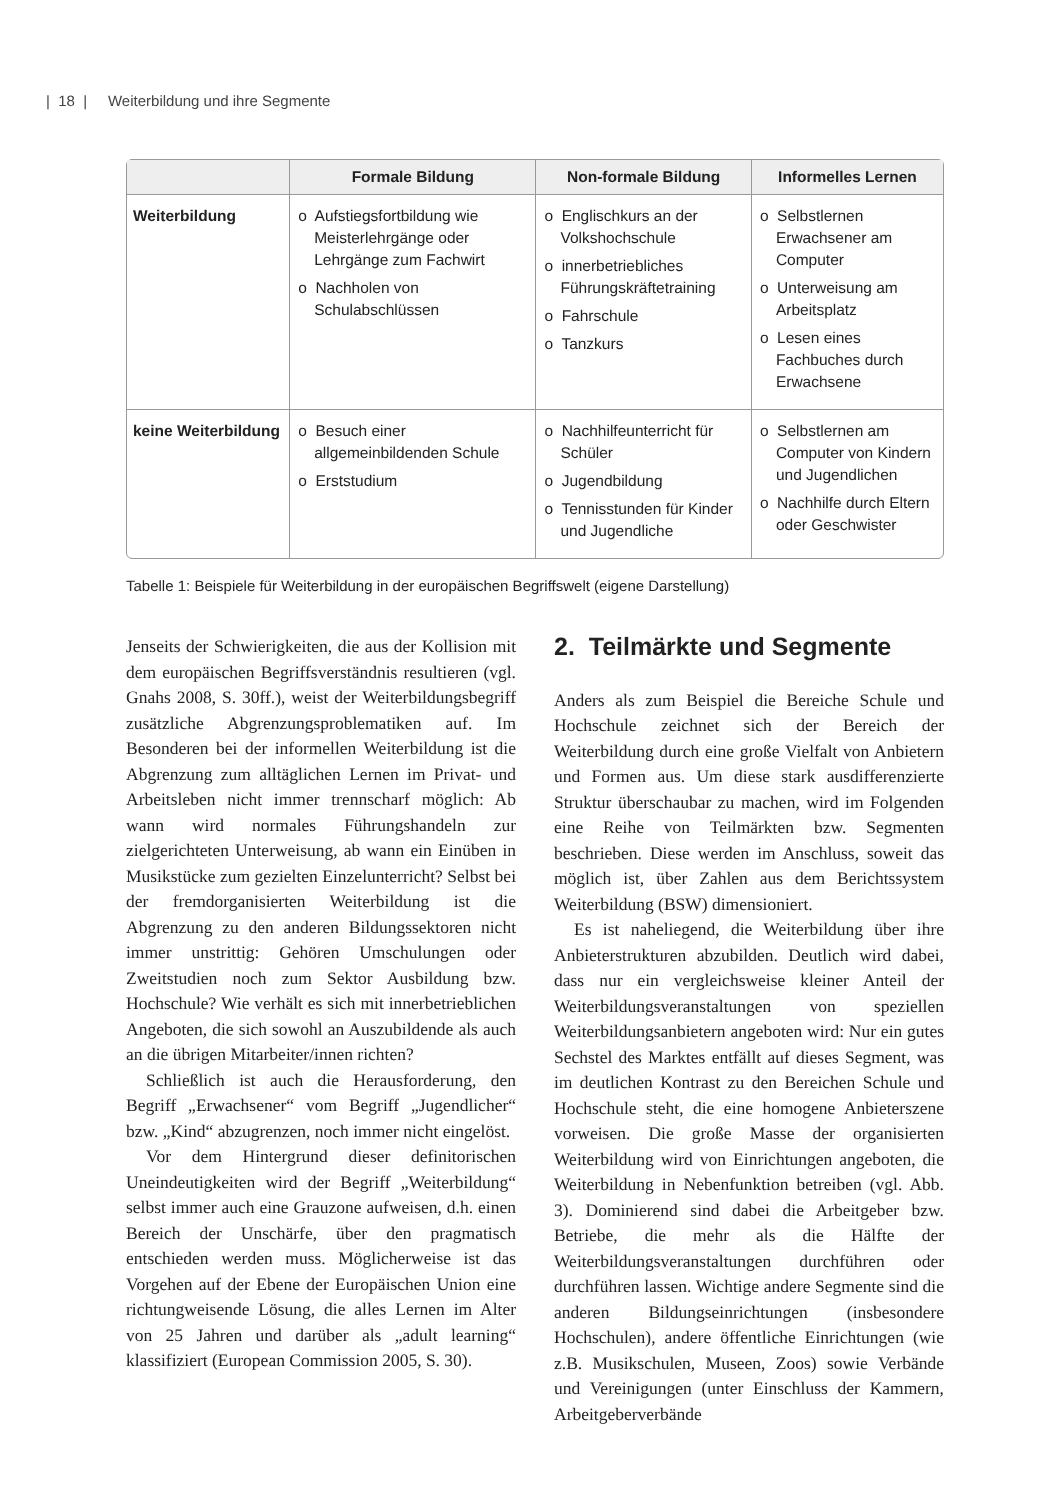| 18 | Weiterbildung und ihre Segmente
| | Formale Bildung | Non-formale Bildung | Informelles Lernen |
| --- | --- | --- | --- |
| Weiterbildung | o Aufstiegsfortbildung wie Meisterlehrgänge oder Lehrgänge zum Fachwirt o Nachholen von Schulabschlüssen | o Englischkurs an der Volkshochschule o innerbetriebliches Führungskräftetraining o Fahrschule o Tanzkurs | o Selbstlernen Erwachsener am Computer o Unterweisung am Arbeitsplatz o Lesen eines Fachbuches durch Erwachsene |
| keine Weiterbildung | o Besuch einer allgemeinbildenden Schule o Erststudium | o Nachhilfeunterricht für Schüler o Jugendbildung o Tennisstunden für Kinder und Jugendliche | o Selbstlernen am Computer von Kindern und Jugendlichen o Nachhilfe durch Eltern oder Geschwister |
Tabelle 1: Beispiele für Weiterbildung in der europäischen Begriffswelt (eigene Darstellung)
Jenseits der Schwierigkeiten, die aus der Kollision mit dem europäischen Begriffsverständnis resultieren (vgl. Gnahs 2008, S. 30ff.), weist der Weiterbildungsbegriff zusätzliche Abgrenzungsproblematiken auf. Im Besonderen bei der informellen Weiterbildung ist die Abgrenzung zum alltäglichen Lernen im Privat- und Arbeitsleben nicht immer trennscharf möglich: Ab wann wird normales Führungshandeln zur zielgerichteten Unterweisung, ab wann ein Einüben in Musikstücke zum gezielten Einzelunterricht? Selbst bei der fremdorganisierten Weiterbildung ist die Abgrenzung zu den anderen Bildungssektoren nicht immer unstrittig: Gehören Umschulungen oder Zweitstudien noch zum Sektor Ausbildung bzw. Hochschule? Wie verhält es sich mit innerbetrieblichen Angeboten, die sich sowohl an Auszubildende als auch an die übrigen Mitarbeiter/innen richten?
Schließlich ist auch die Herausforderung, den Begriff „Erwachsener“ vom Begriff „Jugendlicher“ bzw. „Kind“ abzugrenzen, noch immer nicht eingelöst.
Vor dem Hintergrund dieser definitorischen Uneindeutigkeiten wird der Begriff „Weiterbildung“ selbst immer auch eine Grauzone aufweisen, d.h. einen Bereich der Unschärfe, über den pragmatisch entschieden werden muss. Möglicherweise ist das Vorgehen auf der Ebene der Europäischen Union eine richtungweisende Lösung, die alles Lernen im Alter von 25 Jahren und darüber als „adult learning“ klassifiziert (European Commission 2005, S. 30).
2. Teilmärkte und Segmente
Anders als zum Beispiel die Bereiche Schule und Hochschule zeichnet sich der Bereich der Weiterbildung durch eine große Vielfalt von Anbietern und Formen aus. Um diese stark ausdifferenzierte Struktur überschaubar zu machen, wird im Folgenden eine Reihe von Teilmärkten bzw. Segmenten beschrieben. Diese werden im Anschluss, soweit das möglich ist, über Zahlen aus dem Berichtssystem Weiterbildung (BSW) dimensioniert.
Es ist naheliegend, die Weiterbildung über ihre Anbieterstrukturen abzubilden. Deutlich wird dabei, dass nur ein vergleichsweise kleiner Anteil der Weiterbildungsveranstaltungen von speziellen Weiterbildungsanbietern angeboten wird: Nur ein gutes Sechstel des Marktes entfällt auf dieses Segment, was im deutlichen Kontrast zu den Bereichen Schule und Hochschule steht, die eine homogene Anbieterszene vorweisen. Die große Masse der organisierten Weiterbildung wird von Einrichtungen angeboten, die Weiterbildung in Nebenfunktion betreiben (vgl. Abb. 3). Dominierend sind dabei die Arbeitgeber bzw. Betriebe, die mehr als die Hälfte der Weiterbildungsveranstaltungen durchführen oder durchführen lassen. Wichtige andere Segmente sind die anderen Bildungseinrichtungen (insbesondere Hochschulen), andere öffentliche Einrichtungen (wie z.B. Musikschulen, Museen, Zoos) sowie Verbände und Vereinigungen (unter Einschluss der Kammern, Arbeitgeberverbände